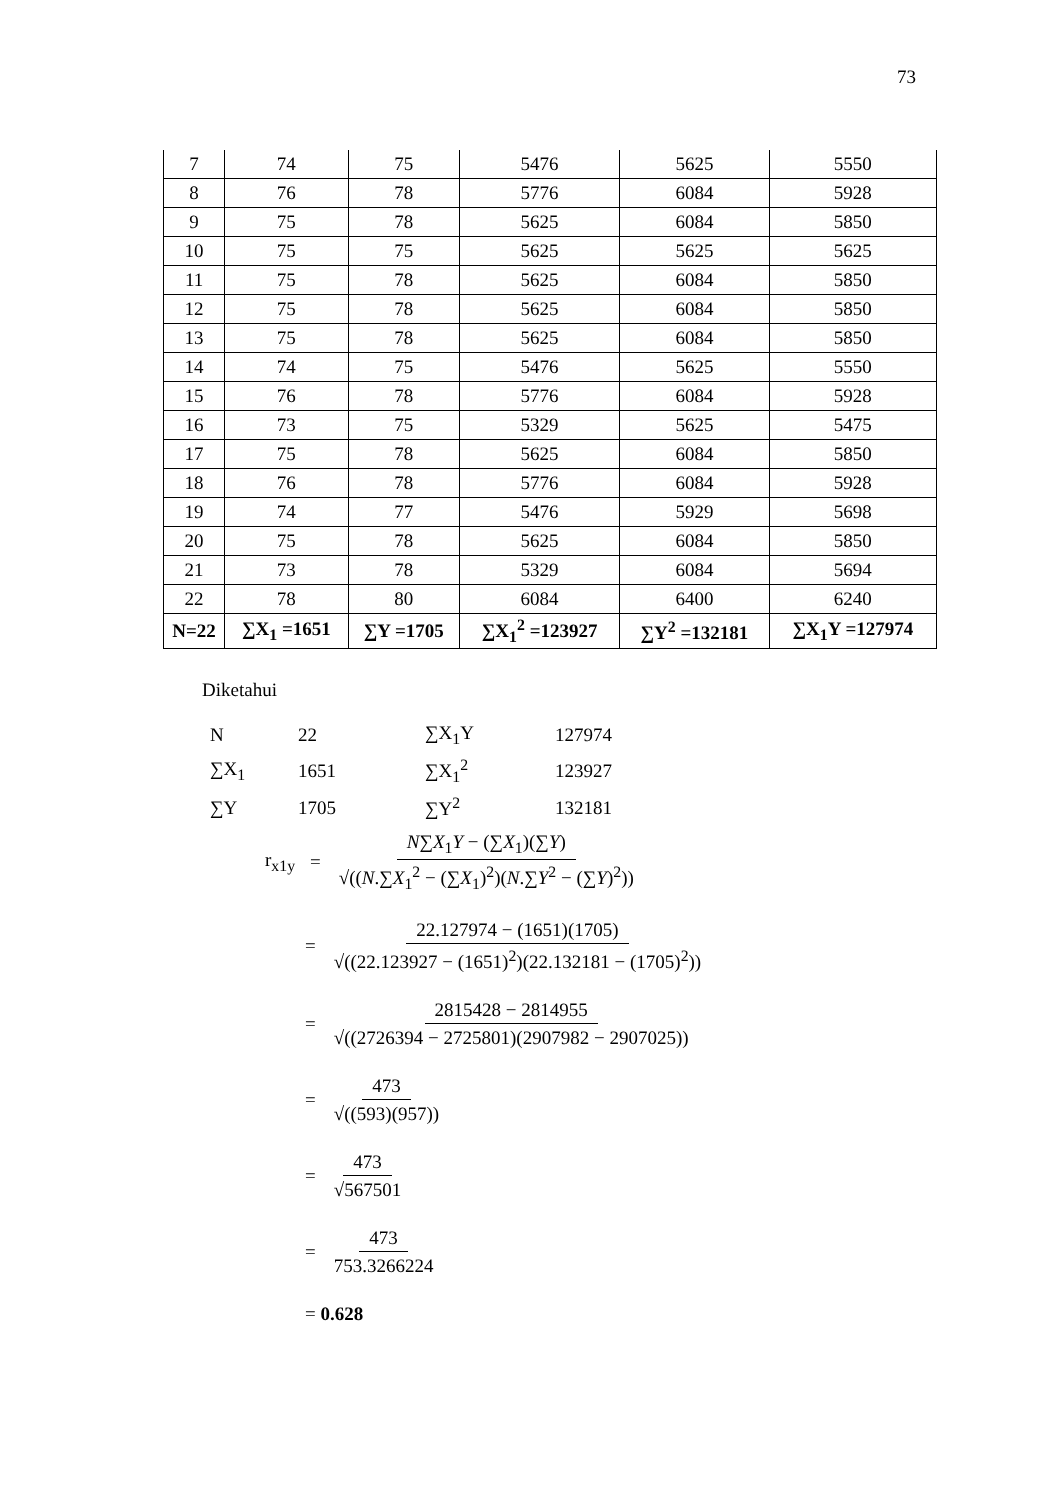73
| 7 | 74 | 75 | 5476 | 5625 | 5550 |
| 8 | 76 | 78 | 5776 | 6084 | 5928 |
| 9 | 75 | 78 | 5625 | 6084 | 5850 |
| 10 | 75 | 75 | 5625 | 5625 | 5625 |
| 11 | 75 | 78 | 5625 | 6084 | 5850 |
| 12 | 75 | 78 | 5625 | 6084 | 5850 |
| 13 | 75 | 78 | 5625 | 6084 | 5850 |
| 14 | 74 | 75 | 5476 | 5625 | 5550 |
| 15 | 76 | 78 | 5776 | 6084 | 5928 |
| 16 | 73 | 75 | 5329 | 5625 | 5475 |
| 17 | 75 | 78 | 5625 | 6084 | 5850 |
| 18 | 76 | 78 | 5776 | 6084 | 5928 |
| 19 | 74 | 77 | 5476 | 5929 | 5698 |
| 20 | 75 | 78 | 5625 | 6084 | 5850 |
| 21 | 73 | 78 | 5329 | 6084 | 5694 |
| 22 | 78 | 80 | 6084 | 6400 | 6240 |
| N=22 | ∑X<sub>1</sub> =1651 | ∑Y =1705 | ∑X<sub>1</sub><sup>2</sup> =123927 | ∑Y<sup>2</sup> =132181 | ∑X<sub>1</sub>Y =127974 |
Diketahui
| N | 22 | ∑X<sub>1</sub>Y | 127974 |
| ∑X<sub>1</sub> | 1651 | ∑X<sub>1</sub><sup>2</sup> | 123927 |
| ∑Y | 1705 | ∑Y<sup>2</sup> | 132181 |
r<sub>x1y</sub> = N∑X<sub>1</sub>Y − (∑X<sub>1</sub>)(∑Y) √((N.∑X<sub>1</sub><sup>2</sup> − (∑X<sub>1</sub>)<sup>2</sup>)(N.∑Y<sup>2</sup> − (∑Y)<sup>2</sup>))
= 22.127974 − (1651)(1705) √((22.123927 − (1651)<sup>2</sup>)(22.132181 − (1705)<sup>2</sup>))
= 2815428 − 2814955 √((2726394 − 2725801)(2907982 − 2907025))
= 473 √((593)(957))
= 473 √567501
= 473 753.3266224
= 0.628